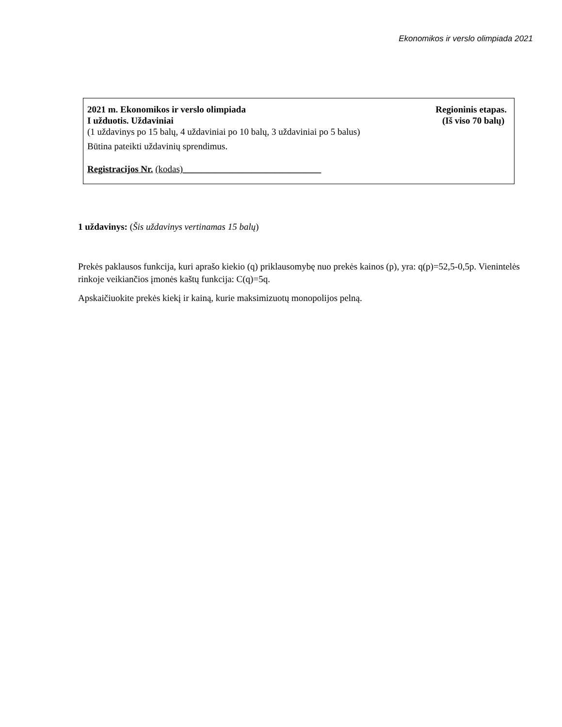Ekonomikos ir verslo olimpiada 2021
2021 m. Ekonomikos ir verslo olimpiada Regioninis etapas.
I užduotis. Uždaviniai (Iš viso 70 balų)
(1 uždavinys po 15 balų, 4 uždaviniai po 10 balų, 3 uždaviniai po 5 balus)
Būtina pateikti uždavinių sprendimus.
Registracijos Nr. (kodas)______________________________
1 uždavinys: (Šis uždavinys vertinamas 15 balų)
Prekės paklausos funkcija, kuri aprašo kiekio (q) priklausomybę nuo prekės kainos (p), yra: q(p)=52,5-0,5p. Vienintelės rinkoje veikiančios įmonės kaštų funkcija: C(q)=5q.
Apskaičiuokite prekės kiekį ir kainą, kurie maksimizuotų monopolijos pelną.